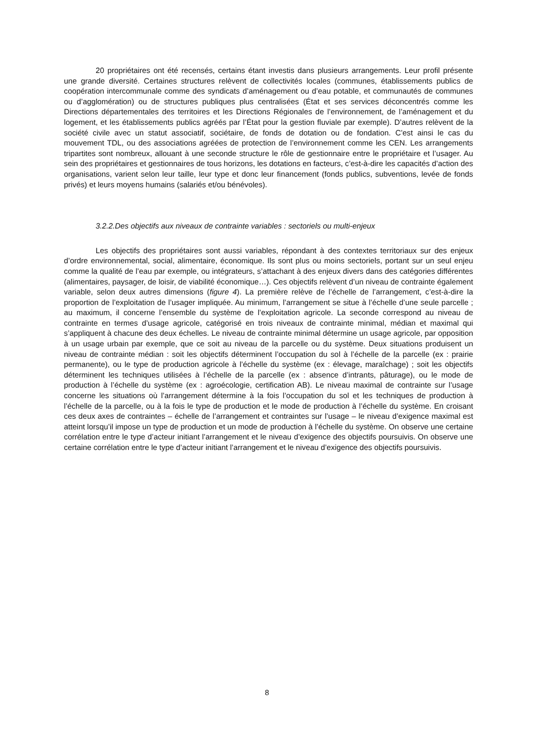20 propriétaires ont été recensés, certains étant investis dans plusieurs arrangements. Leur profil présente une grande diversité. Certaines structures relèvent de collectivités locales (communes, établissements publics de coopération intercommunale comme des syndicats d’aménagement ou d’eau potable, et communautés de communes ou d’agglomération) ou de structures publiques plus centralisées (État et ses services déconcentrés comme les Directions départementales des territoires et les Directions Régionales de l’environnement, de l’aménagement et du logement, et les établissements publics agréés par l’État pour la gestion fluviale par exemple). D’autres relèvent de la société civile avec un statut associatif, sociétaire, de fonds de dotation ou de fondation. C’est ainsi le cas du mouvement TDL, ou des associations agréées de protection de l’environnement comme les CEN. Les arrangements tripartites sont nombreux, allouant à une seconde structure le rôle de gestionnaire entre le propriétaire et l’usager. Au sein des propriétaires et gestionnaires de tous horizons, les dotations en facteurs, c’est-à-dire les capacités d’action des organisations, varient selon leur taille, leur type et donc leur financement (fonds publics, subventions, levée de fonds privés) et leurs moyens humains (salariés et/ou bénévoles).
3.2.2.Des objectifs aux niveaux de contrainte variables : sectoriels ou multi-enjeux
Les objectifs des propriétaires sont aussi variables, répondant à des contextes territoriaux sur des enjeux d’ordre environnemental, social, alimentaire, économique. Ils sont plus ou moins sectoriels, portant sur un seul enjeu comme la qualité de l’eau par exemple, ou intégrateurs, s’attachant à des enjeux divers dans des catégories différentes (alimentaires, paysager, de loisir, de viabilité économique…). Ces objectifs relèvent d’un niveau de contrainte également variable, selon deux autres dimensions (figure 4). La première relève de l’échelle de l’arrangement, c’est-à-dire la proportion de l’exploitation de l’usager impliquée. Au minimum, l’arrangement se situe à l’échelle d’une seule parcelle ; au maximum, il concerne l’ensemble du système de l’exploitation agricole. La seconde correspond au niveau de contrainte en termes d’usage agricole, catégorisé en trois niveaux de contrainte minimal, médian et maximal qui s’appliquent à chacune des deux échelles. Le niveau de contrainte minimal détermine un usage agricole, par opposition à un usage urbain par exemple, que ce soit au niveau de la parcelle ou du système. Deux situations produisent un niveau de contrainte médian : soit les objectifs déterminent l’occupation du sol à l’échelle de la parcelle (ex : prairie permanente), ou le type de production agricole à l’échelle du système (ex : élevage, maraîchage) ; soit les objectifs déterminent les techniques utilisées à l’échelle de la parcelle (ex : absence d’intrants, pâturage), ou le mode de production à l’échelle du système (ex : agroécologie, certification AB). Le niveau maximal de contrainte sur l’usage concerne les situations où l’arrangement détermine à la fois l’occupation du sol et les techniques de production à l’échelle de la parcelle, ou à la fois le type de production et le mode de production à l’échelle du système. En croisant ces deux axes de contraintes – échelle de l’arrangement et contraintes sur l’usage – le niveau d’exigence maximal est atteint lorsqu’il impose un type de production et un mode de production à l’échelle du système. On observe une certaine corrélation entre le type d’acteur initiant l’arrangement et le niveau d’exigence des objectifs poursuivis. On observe une certaine corrélation entre le type d’acteur initiant l’arrangement et le niveau d’exigence des objectifs poursuivis.
8